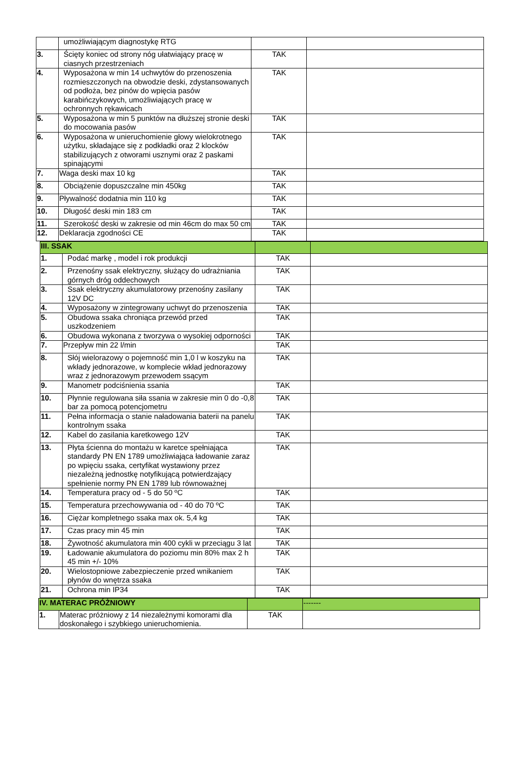| | umożliwiającym diagnostykę RTG | | |
| 3. | Ścięty koniec od strony nóg ułatwiający pracę w ciasnych przestrzeniach | TAK | |
| 4. | Wyposażona w min 14 uchwytów do przenoszenia rozmieszczonych na obwodzie deski, zdystansowanych od podłoża, bez pinów do wpięcia pasów karabińczykowych, umożliwiających pracę w ochronnych rękawicach | TAK | |
| 5. | Wyposażona w min 5 punktów na dłuższej stronie deski do mocowania pasów | TAK | |
| 6. | Wyposażona w unieruchomienie głowy wielokrotnego użytku, składające się z podkładki oraz 2 klocków stabilizujących z otworami usznymi oraz 2 paskami spinającymi | TAK | |
| 7. | Waga deski max 10 kg | TAK | |
| 8. | Obciążenie dopuszczalne min 450kg | TAK | |
| 9. | Pływalność dodatnia min 110 kg | TAK | |
| 10. | Długość deski min 183 cm | TAK | |
| 11. | Szerokość deski w zakresie od min 46cm do max 50 cm | TAK | |
| 12. | Deklaracja zgodności CE | TAK | |
| III. SSAK | | | |
| 1. | Podać markę , model i rok produkcji | TAK | |
| 2. | Przenośny ssak elektryczny, służący do udrażniania górnych dróg oddechowych | TAK | |
| 3. | Ssak elektryczny akumulatorowy przenośny zasilany 12V DC | TAK | |
| 4. | Wyposażony w zintegrowany uchwyt do przenoszenia | TAK | |
| 5. | Obudowa ssaka chroniąca przewód przed uszkodzeniem | TAK | |
| 6. | Obudowa wykonana z tworzywa o wysokiej odporności | TAK | |
| 7. | Przepływ min 22 l/min | TAK | |
| 8. | Słój wielorazowy o pojemność min 1,0 l w koszyku na wkłady jednorazowe, w komplecie wkład jednorazowy wraz z jednorazowym przewodem ssącym | TAK | |
| 9. | Manometr podciśnienia ssania | TAK | |
| 10. | Płynnie regulowana siła ssania w zakresie min 0 do -0,8 bar za pomocą potencjometru | TAK | |
| 11. | Pełna informacja o stanie naładowania baterii na panelu kontrolnym ssaka | TAK | |
| 12. | Kabel do zasilania karetkowego 12V | TAK | |
| 13. | Płyta ścienna do montażu w karetce spełniająca standardy PN EN 1789 umożliwiająca ładowanie zaraz po wpięciu ssaka, certyfikat wystawiony przez niezależną jednostkę notyfikującą potwierdzający spełnienie normy PN EN 1789 lub równoważnej | TAK | |
| 14. | Temperatura pracy od - 5 do 50 ºC | TAK | |
| 15. | Temperatura przechowywania od - 40 do 70 ºC | TAK | |
| 16. | Ciężar kompletnego ssaka max ok. 5,4 kg | TAK | |
| 17. | Czas pracy min 45 min | TAK | |
| 18. | Żywotność akumulatora min 400 cykli w przeciągu 3 lat | TAK | |
| 19. | Ładowanie akumulatora do poziomu min 80% max 2 h 45 min +/- 10% | TAK | |
| 20. | Wielostopniowe zabezpieczenie przed wnikaniem płynów do wnętrza ssaka | TAK | |
| 21. | Ochrona min IP34 | TAK | |
| IV. MATERAC PRÓŻNIOWY | | | ------- |
| 1. | Materac próżniowy z 14 niezależnymi komorami dla doskonałego i szybkiego unieruchomienia. | TAK | |